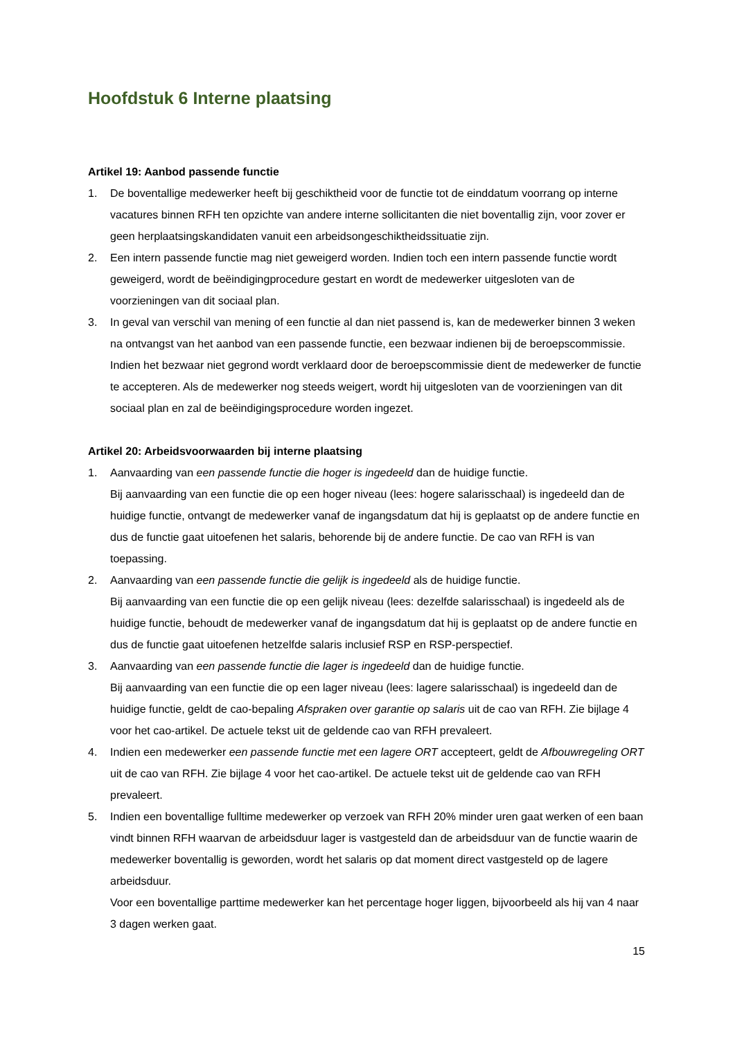Hoofdstuk 6 Interne plaatsing
Artikel 19: Aanbod passende functie
1. De boventallige medewerker heeft bij geschiktheid voor de functie tot de einddatum voorrang op interne vacatures binnen RFH ten opzichte van andere interne sollicitanten die niet boventallig zijn, voor zover er geen herplaatsingskandidaten vanuit een arbeidsongeschiktheidssituatie zijn.
2. Een intern passende functie mag niet geweigerd worden. Indien toch een intern passende functie wordt geweigerd, wordt de beëindigingprocedure gestart en wordt de medewerker uitgesloten van de voorzieningen van dit sociaal plan.
3. In geval van verschil van mening of een functie al dan niet passend is, kan de medewerker binnen 3 weken na ontvangst van het aanbod van een passende functie, een bezwaar indienen bij de beroepscommissie. Indien het bezwaar niet gegrond wordt verklaard door de beroepscommissie dient de medewerker de functie te accepteren. Als de medewerker nog steeds weigert, wordt hij uitgesloten van de voorzieningen van dit sociaal plan en zal de beëindigingsprocedure worden ingezet.
Artikel 20: Arbeidsvoorwaarden bij interne plaatsing
1. Aanvaarding van een passende functie die hoger is ingedeeld dan de huidige functie.
Bij aanvaarding van een functie die op een hoger niveau (lees: hogere salarisschaal) is ingedeeld dan de huidige functie, ontvangt de medewerker vanaf de ingangsdatum dat hij is geplaatst op de andere functie en dus de functie gaat uitoefenen het salaris, behorende bij de andere functie. De cao van RFH is van toepassing.
2. Aanvaarding van een passende functie die gelijk is ingedeeld als de huidige functie.
Bij aanvaarding van een functie die op een gelijk niveau (lees: dezelfde salarisschaal) is ingedeeld als de huidige functie, behoudt de medewerker vanaf de ingangsdatum dat hij is geplaatst op de andere functie en dus de functie gaat uitoefenen hetzelfde salaris inclusief RSP en RSP-perspectief.
3. Aanvaarding van een passende functie die lager is ingedeeld dan de huidige functie.
Bij aanvaarding van een functie die op een lager niveau (lees: lagere salarisschaal) is ingedeeld dan de huidige functie, geldt de cao-bepaling Afspraken over garantie op salaris uit de cao van RFH. Zie bijlage 4 voor het cao-artikel. De actuele tekst uit de geldende cao van RFH prevaleert.
4. Indien een medewerker een passende functie met een lagere ORT accepteert, geldt de Afbouwregeling ORT uit de cao van RFH. Zie bijlage 4 voor het cao-artikel. De actuele tekst uit de geldende cao van RFH prevaleert.
5. Indien een boventallige fulltime medewerker op verzoek van RFH 20% minder uren gaat werken of een baan vindt binnen RFH waarvan de arbeidsduur lager is vastgesteld dan de arbeidsduur van de functie waarin de medewerker boventallig is geworden, wordt het salaris op dat moment direct vastgesteld op de lagere arbeidsduur.
Voor een boventallige parttime medewerker kan het percentage hoger liggen, bijvoorbeeld als hij van 4 naar 3 dagen werken gaat.
15